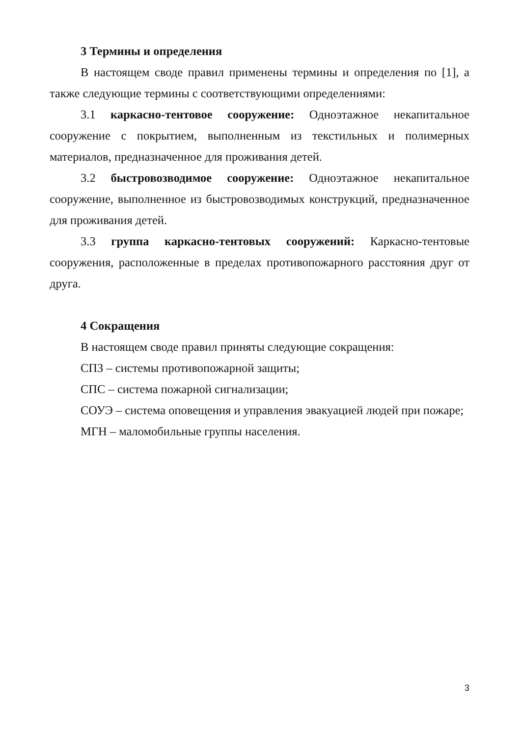3 Термины и определения
В настоящем своде правил применены термины и определения по [1], а также следующие термины с соответствующими определениями:
3.1 каркасно-тентовое сооружение: Одноэтажное некапитальное сооружение с покрытием, выполненным из текстильных и полимерных материалов, предназначенное для проживания детей.
3.2 быстровозводимое сооружение: Одноэтажное некапитальное сооружение, выполненное из быстровозводимых конструкций, предназначенное для проживания детей.
3.3 группа каркасно-тентовых сооружений: Каркасно-тентовые сооружения, расположенные в пределах противопожарного расстояния друг от друга.
4 Сокращения
В настоящем своде правил приняты следующие сокращения:
СПЗ – системы противопожарной защиты;
СПС – система пожарной сигнализации;
СОУЭ – система оповещения и управления эвакуацией людей при пожаре;
МГН – маломобильные группы населения.
3